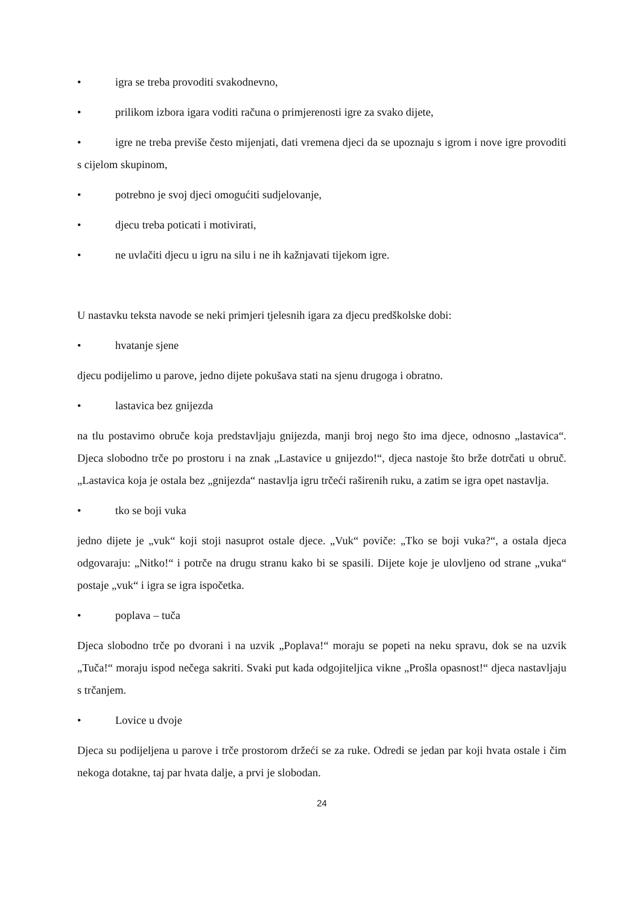• igra se treba provoditi svakodnevno,
• prilikom izbora igara voditi računa o primjerenosti igre za svako dijete,
• igre ne treba previše često mijenjati, dati vremena djeci da se upoznaju s igrom i nove igre provoditi s cijelom skupinom,
• potrebno je svoj djeci omogućiti sudjelovanje,
• djecu treba poticati i motivirati,
• ne uvlačiti djecu u igru na silu i ne ih kažnjavati tijekom igre.
U nastavku teksta navode se neki primjeri tjelesnih igara za djecu predškolske dobi:
• hvatanje sjene
djecu podijelimo u parove, jedno dijete pokušava stati na sjenu drugoga i obratno.
• lastavica bez gnijezda
na tlu postavimo obruče koja predstavljaju gnijezda, manji broj nego što ima djece, odnosno „lastavica“. Djeca slobodno trče po prostoru i na znak „Lastavice u gnijezdo!“, djeca nastoje što brže dotrčati u obruč. „Lastavica koja je ostala bez „gnijezda“ nastavlja igru trčeći raširenih ruku, a zatim se igra opet nastavlja.
• tko se boji vuka
jedno dijete je „vuk“ koji stoji nasuprot ostale djece. „Vuk“ poviče: „Tko se boji vuka?“, a ostala djeca odgovaraju: „Nitko!“ i potrče na drugu stranu kako bi se spasili. Dijete koje je ulovljeno od strane „vuka“ postaje „vuk“ i igra se igra ispočetka.
• poplava – tuča
Djeca slobodno trče po dvorani i na uzvik „Poplava!“ moraju se popeti na neku spravu, dok se na uzvik „Tuča!“ moraju ispod nečega sakriti. Svaki put kada odgojiteljica vikne „Prošla opasnost!“ djeca nastavljaju s trčanjem.
• Lovice u dvoje
Djeca su podijeljena u parove i trče prostorom držeći se za ruke. Odredi se jedan par koji hvata ostale i čim nekoga dotakne, taj par hvata dalje, a prvi je slobodan.
24